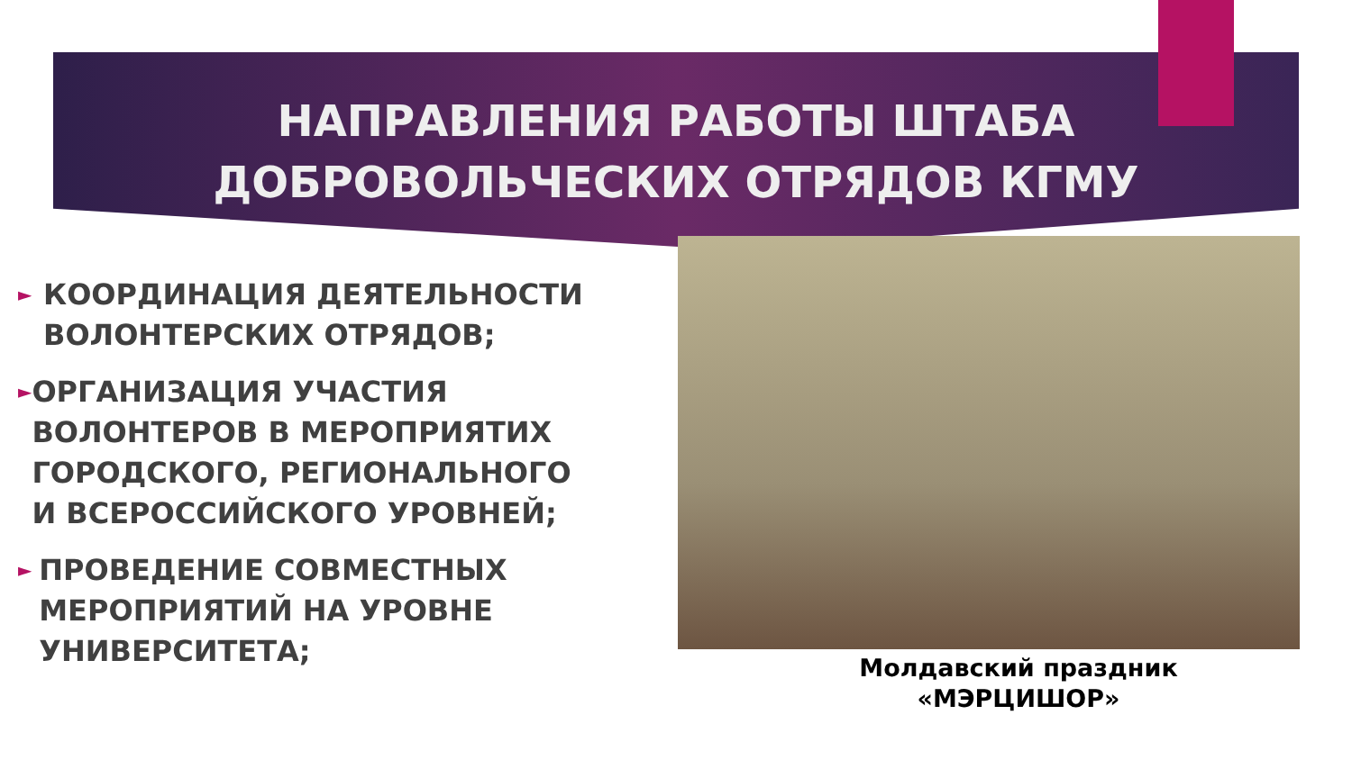НАПРАВЛЕНИЯ РАБОТЫ ШТАБА
ДОБРОВОЛЬЧЕСКИХ ОТРЯДОВ КГМУ
►
КООРДИНАЦИЯ ДЕЯТЕЛЬНОСТИ ВОЛОНТЕРСКИХ ОТРЯДОВ;
►
ОРГАНИЗАЦИЯ УЧАСТИЯ ВОЛОНТЕРОВ В МЕРОПРИЯТИХ ГОРОДСКОГО, РЕГИОНАЛЬНОГО И ВСЕРОССИЙСКОГО УРОВНЕЙ;
►
ПРОВЕДЕНИЕ СОВМЕСТНЫХ МЕРОПРИЯТИЙ НА УРОВНЕ УНИВЕРСИТЕТА;
Молдавский праздник
«МЭРЦИШОР»